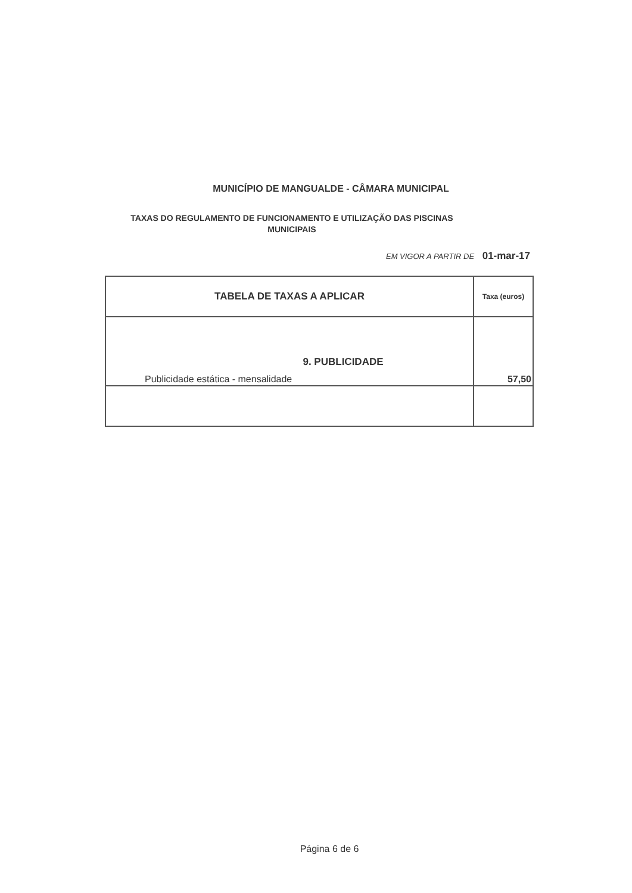MUNICÍPIO DE MANGUALDE - CÂMARA MUNICIPAL
TAXAS DO REGULAMENTO DE FUNCIONAMENTO E UTILIZAÇÃO DAS PISCINAS MUNICIPAIS
EM VIGOR A PARTIR DE 01-mar-17
| TABELA DE TAXAS A APLICAR | Taxa (euros) |
| --- | --- |
| 9. PUBLICIDADE Publicidade estática - mensalidade | 57,50 |
Página 6 de 6